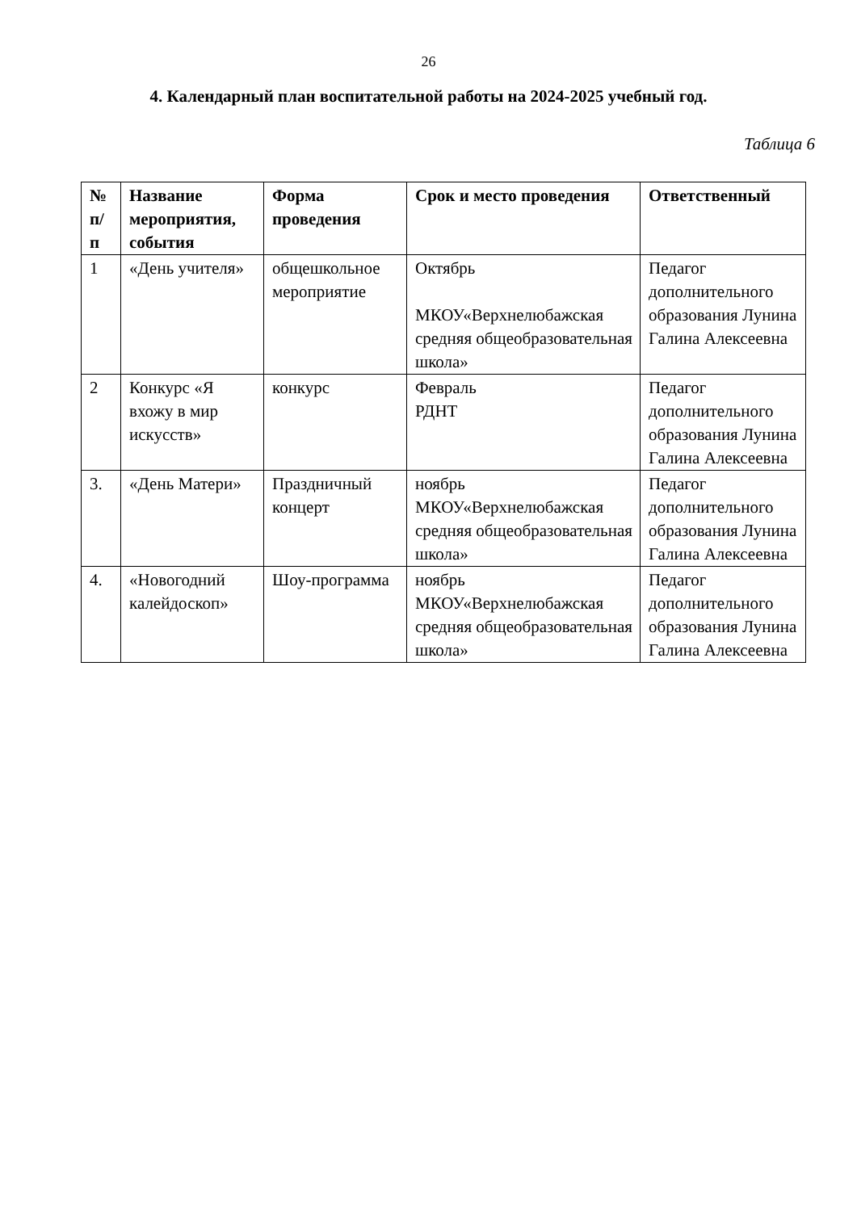26
4. Календарный план воспитательной работы на 2024-2025 учебный год.
Таблица 6
| № п/ п | Название мероприятия, события | Форма проведения | Срок и место проведения | Ответственный |
| --- | --- | --- | --- | --- |
| 1 | «День учителя» | общешкольное мероприятие | Октябрь МКОУ«Верхнелюбажская средняя общеобразовательная школа» | Педагог дополнительного образования Лунина Галина Алексеевна |
| 2 | Конкурс «Я вхожу в мир искусств» | конкурс | Февраль РДНТ | Педагог дополнительного образования Лунина Галина Алексеевна |
| 3. | «День Матери» | Праздничный концерт | ноябрь МКОУ«Верхнелюбажская средняя общеобразовательная школа» | Педагог дополнительного образования Лунина Галина Алексеевна |
| 4. | «Новогодний калейдоскоп» | Шоу-программа | ноябрь МКОУ«Верхнелюбажская средняя общеобразовательная школа» | Педагог дополнительного образования Лунина Галина Алексеевна |